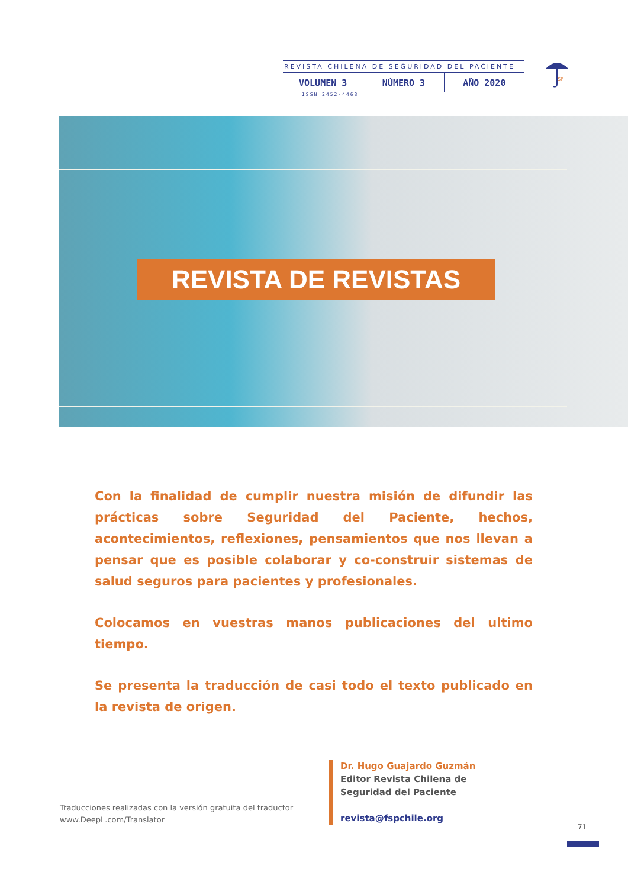REVISTA CHILENA DE SEGURIDAD DEL PACIENTE
VOLUMEN 3 NÚMERO 3 AÑO 2020
ISSN 2452-4468
SP
REVISTA DE REVISTAS
Con la finalidad de cumplir nuestra misión de difundir las prác­ticas sobre Seguridad del Paciente, hechos, acontecimientos, reflexiones, pensamientos que nos llevan a pensar que es po­sible colaborar y co-construir sistemas de salud seguros para pacientes y profesionales.
Colocamos en vuestras manos publicaciones del ultimo tiempo.
Se presenta la traducción de casi todo el texto publicado en la revista de origen.
Traducciones realizadas con la versión gratuita del traductor
www.DeepL.com/Translator
Dr. Hugo Guajardo Guzmán
Editor Revista Chilena de
Seguridad del Paciente
revista@fspchile.org
71